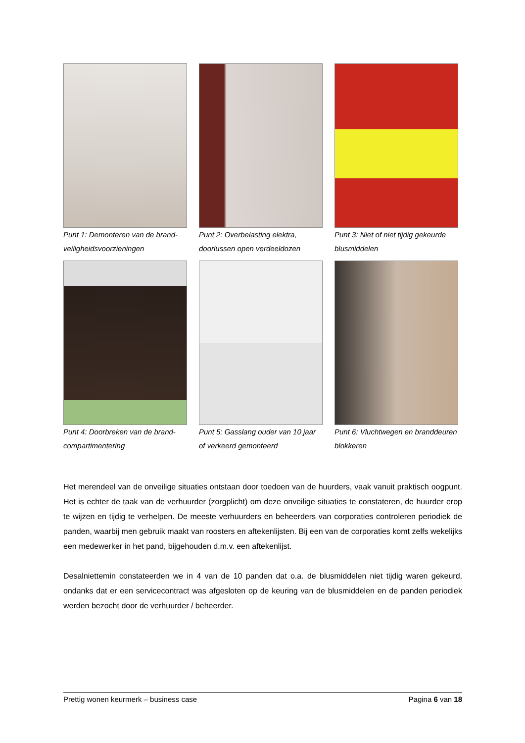Punt 1: Demonteren van de brand-veiligheidsvoorzieningen
Punt 2: Overbelasting elektra, doorlussen open verdeeldozen
Punt 3: Niet of niet tijdig gekeurde blusmiddelen
Punt 4: Doorbreken van de brand-compartimentering
Punt 5: Gasslang ouder van 10 jaar of verkeerd gemonteerd
Punt 6: Vluchtwegen en branddeuren blokkeren
Het merendeel van de onveilige situaties ontstaan door toedoen van de huurders, vaak vanuit praktisch oogpunt. Het is echter de taak van de verhuurder (zorgplicht) om deze onveilige situaties te constateren, de huurder erop te wijzen en tijdig te verhelpen. De meeste verhuurders en beheerders van corporaties controleren periodiek de panden, waarbij men gebruik maakt van roosters en aftekenlijsten. Bij een van de corporaties komt zelfs wekelijks een medewerker in het pand, bijgehouden d.m.v. een aftekenlijst.
Desalniettemin constateerden we in 4 van de 10 panden dat o.a. de blusmiddelen niet tijdig waren gekeurd, ondanks dat er een servicecontract was afgesloten op de keuring van de blusmiddelen en de panden periodiek werden bezocht door de verhuurder / beheerder.
Prettig wonen keurmerk – business case Pagina 6 van 18